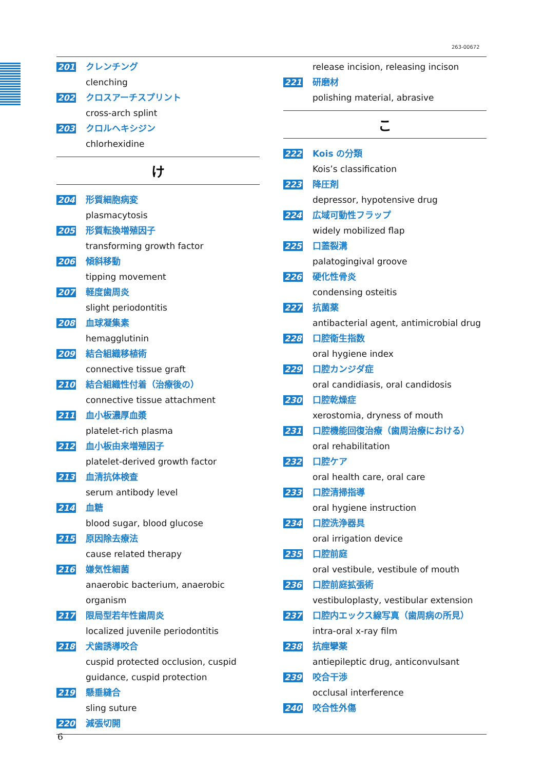263-00672
201 クレンチング
clenching
202 クロスアーチスプリント
cross-arch splint
203 クロルヘキシジン
chlorhexidine
け
204 形質細胞病変
plasmacytosis
205 形質転換増殖因子
transforming growth factor
206 傾斜移動
tipping movement
207 軽度歯周炎
slight periodontitis
208 血球凝集素
hemagglutinin
209 結合組織移植術
connective tissue graft
210 結合組織性付着（治療後の）
connective tissue attachment
211 血小板濃厚血漿
platelet-rich plasma
212 血小板由来増殖因子
platelet-derived growth factor
213 血清抗体検査
serum antibody level
214 血糖
blood sugar, blood glucose
215 原因除去療法
cause related therapy
216 嫌気性細菌
anaerobic bacterium, anaerobic organism
217 限局型若年性歯周炎
localized juvenile periodontitis
218 犬歯誘導咬合
cuspid protected occlusion, cuspid guidance, cuspid protection
219 懸垂縫合
sling suture
220 減張切開
release incision, releasing incison
221 研磨材
polishing material, abrasive
こ
222 Kois の分類
Kois’s classification
223 降圧剤
depressor, hypotensive drug
224 広域可動性フラップ
widely mobilized flap
225 口蓋裂溝
palatogingival groove
226 硬化性骨炎
condensing osteitis
227 抗菌薬
antibacterial agent, antimicrobial drug
228 口腔衛生指数
oral hygiene index
229 口腔カンジダ症
oral candidiasis, oral candidosis
230 口腔乾燥症
xerostomia, dryness of mouth
231 口腔機能回復治療（歯周治療における）
oral rehabilitation
232 口腔ケア
oral health care, oral care
233 口腔清掃指導
oral hygiene instruction
234 口腔洗浄器具
oral irrigation device
235 口腔前庭
oral vestibule, vestibule of mouth
236 口腔前庭拡張術
vestibuloplasty, vestibular extension
237 口腔内エックス線写真（歯周病の所見）
intra-oral x-ray film
238 抗痙攣薬
antiepileptic drug, anticonvulsant
239 咬合干渉
occlusal interference
240 咬合性外傷
6